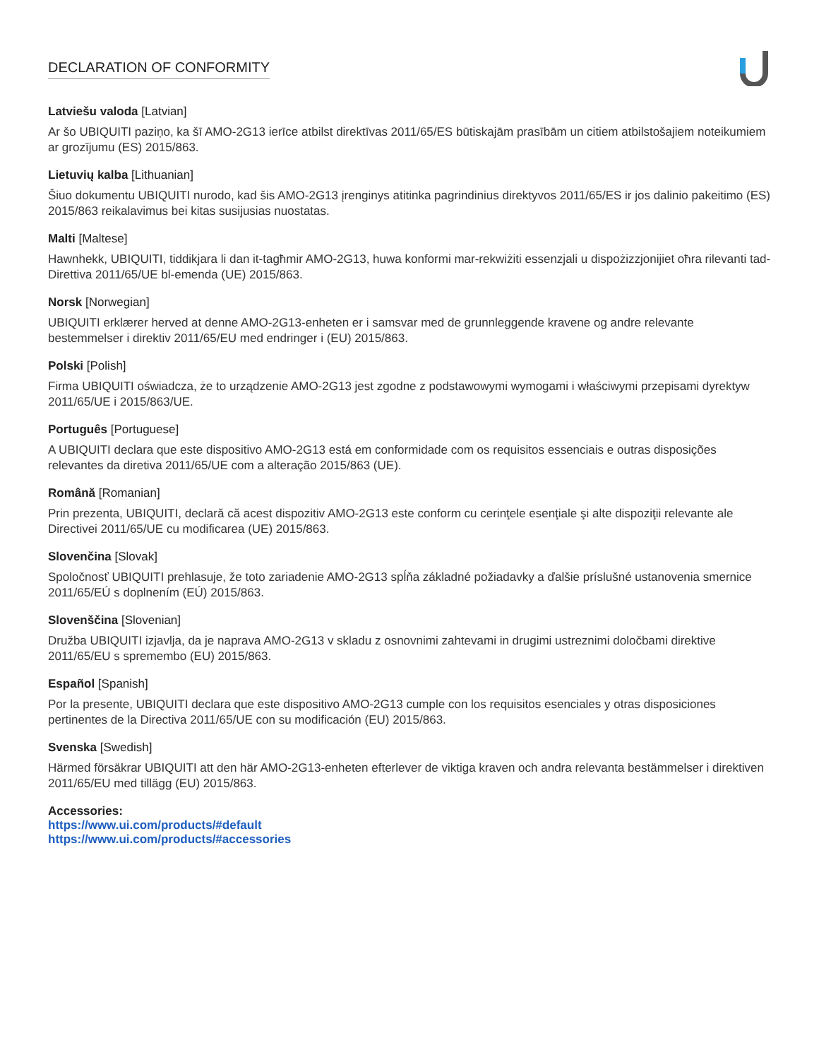DECLARATION OF CONFORMITY
Latviešu valoda [Latvian]
Ar šo UBIQUITI paziņo, ka šī AMO-2G13 ierīce atbilst direktīvas 2011/65/ES būtiskajām prasībām un citiem atbilstošajiem noteikumiem ar grozījumu (ES) 2015/863.
Lietuvių kalba [Lithuanian]
Šiuo dokumentu UBIQUITI nurodo, kad šis AMO-2G13 įrenginys atitinka pagrindinius direktyvos 2011/65/ES ir jos dalinio pakeitimo (ES) 2015/863 reikalavimus bei kitas susijusias nuostatas.
Malti [Maltese]
Hawnhekk, UBIQUITI, tiddikjara li dan it-tagħmir AMO-2G13, huwa konformi mar-rekwiżiti essenzjali u dispożizzjonijiet oħra rilevanti tad-Direttiva 2011/65/UE bl-emenda (UE) 2015/863.
Norsk [Norwegian]
UBIQUITI erklærer herved at denne AMO-2G13-enheten er i samsvar med de grunnleggende kravene og andre relevante bestemmelser i direktiv 2011/65/EU med endringer i (EU) 2015/863.
Polski [Polish]
Firma UBIQUITI oświadcza, że to urządzenie AMO-2G13 jest zgodne z podstawowymi wymogami i właściwymi przepisami dyrektyw 2011/65/UE i 2015/863/UE.
Português [Portuguese]
A UBIQUITI declara que este dispositivo AMO-2G13 está em conformidade com os requisitos essenciais e outras disposições relevantes da diretiva 2011/65/UE com a alteração 2015/863 (UE).
Română [Romanian]
Prin prezenta, UBIQUITI, declară că acest dispozitiv AMO-2G13 este conform cu cerinţele esenţiale şi alte dispoziţii relevante ale Directivei 2011/65/UE cu modificarea (UE) 2015/863.
Slovenčina [Slovak]
Spoločnosť UBIQUITI prehlasuje, že toto zariadenie AMO-2G13 spĺňa základné požiadavky a ďalšie príslušné ustanovenia smernice 2011/65/EÚ s doplnením (EÚ) 2015/863.
Slovenščina [Slovenian]
Družba UBIQUITI izjavlja, da je naprava AMO-2G13 v skladu z osnovnimi zahtevami in drugimi ustreznimi določbami direktive 2011/65/EU s spremembo (EU) 2015/863.
Español [Spanish]
Por la presente, UBIQUITI declara que este dispositivo AMO-2G13 cumple con los requisitos esenciales y otras disposiciones pertinentes de la Directiva 2011/65/UE con su modificación (EU) 2015/863.
Svenska [Swedish]
Härmed försäkrar UBIQUITI att den här AMO-2G13-enheten efterlever de viktiga kraven och andra relevanta bestämmelser i direktiven 2011/65/EU med tillägg (EU) 2015/863.
Accessories:
https://www.ui.com/products/#default
https://www.ui.com/products/#accessories